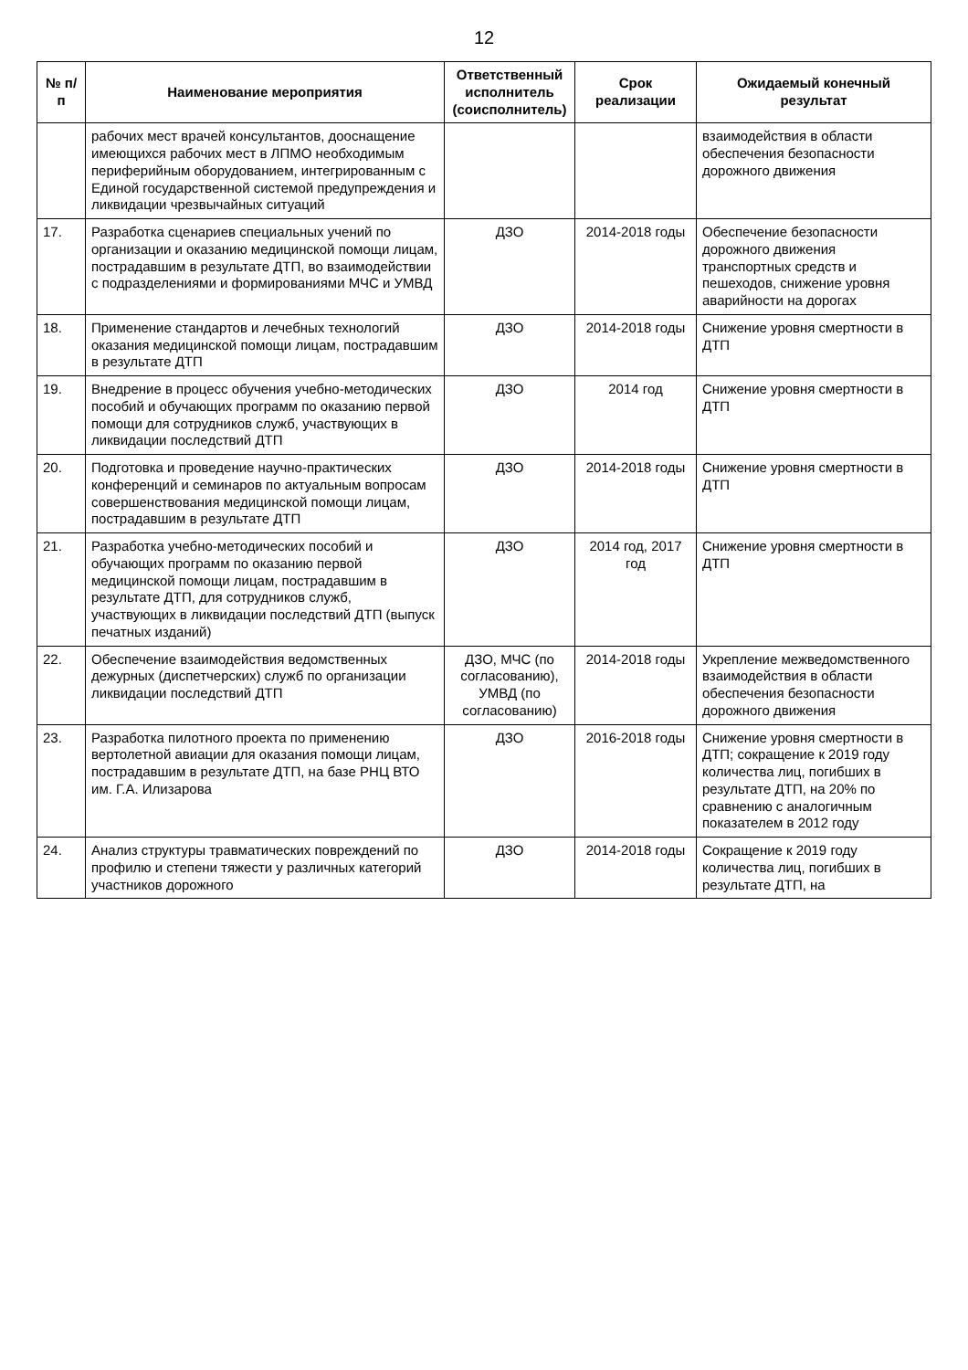12
| № п/п | Наименование мероприятия | Ответственный исполнитель (соисполнитель) | Срок реализации | Ожидаемый конечный результат |
| --- | --- | --- | --- | --- |
| | рабочих мест врачей консультантов, дооснащение имеющихся рабочих мест в ЛПМО необходимым периферийным оборудованием, интегрированным с Единой государственной системой предупреждения и ликвидации чрезвычайных ситуаций | | | взаимодействия в области обеспечения безопасности дорожного движения |
| 17. | Разработка сценариев специальных учений по организации и оказанию медицинской помощи лицам, пострадавшим в результате ДТП, во взаимодействии с подразделениями и формированиями МЧС и УМВД | ДЗО | 2014-2018 годы | Обеспечение безопасности дорожного движения транспортных средств и пешеходов, снижение уровня аварийности на дорогах |
| 18. | Применение стандартов и лечебных технологий оказания медицинской помощи лицам, пострадавшим в результате ДТП | ДЗО | 2014-2018 годы | Снижение уровня смертности в ДТП |
| 19. | Внедрение в процесс обучения учебно-методических пособий и обучающих программ по оказанию первой помощи для сотрудников служб, участвующих в ликвидации последствий ДТП | ДЗО | 2014 год | Снижение уровня смертности в ДТП |
| 20. | Подготовка и проведение научно-практических конференций и семинаров по актуальным вопросам совершенствования медицинской помощи лицам, пострадавшим в результате ДТП | ДЗО | 2014-2018 годы | Снижение уровня смертности в ДТП |
| 21. | Разработка учебно-методических пособий и обучающих программ по оказанию первой медицинской помощи лицам, пострадавшим в результате ДТП, для сотрудников служб, участвующих в ликвидации последствий ДТП (выпуск печатных изданий) | ДЗО | 2014 год, 2017 год | Снижение уровня смертности в ДТП |
| 22. | Обеспечение взаимодействия ведомственных дежурных (диспетчерских) служб по организации ликвидации последствий ДТП | ДЗО, МЧС (по согласованию), УМВД (по согласованию) | 2014-2018 годы | Укрепление межведомственного взаимодействия в области обеспечения безопасности дорожного движения |
| 23. | Разработка пилотного проекта по применению вертолетной авиации для оказания помощи лицам, пострадавшим в результате ДТП, на базе РНЦ ВТО им. Г.А. Илизарова | ДЗО | 2016-2018 годы | Снижение уровня смертности в ДТП; сокращение к 2019 году количества лиц, погибших в результате ДТП, на 20% по сравнению с аналогичным показателем в 2012 году |
| 24. | Анализ структуры травматических повреждений по профилю и степени тяжести у различных категорий участников дорожного | ДЗО | 2014-2018 годы | Сокращение к 2019 году количества лиц, погибших в результате ДТП, на |